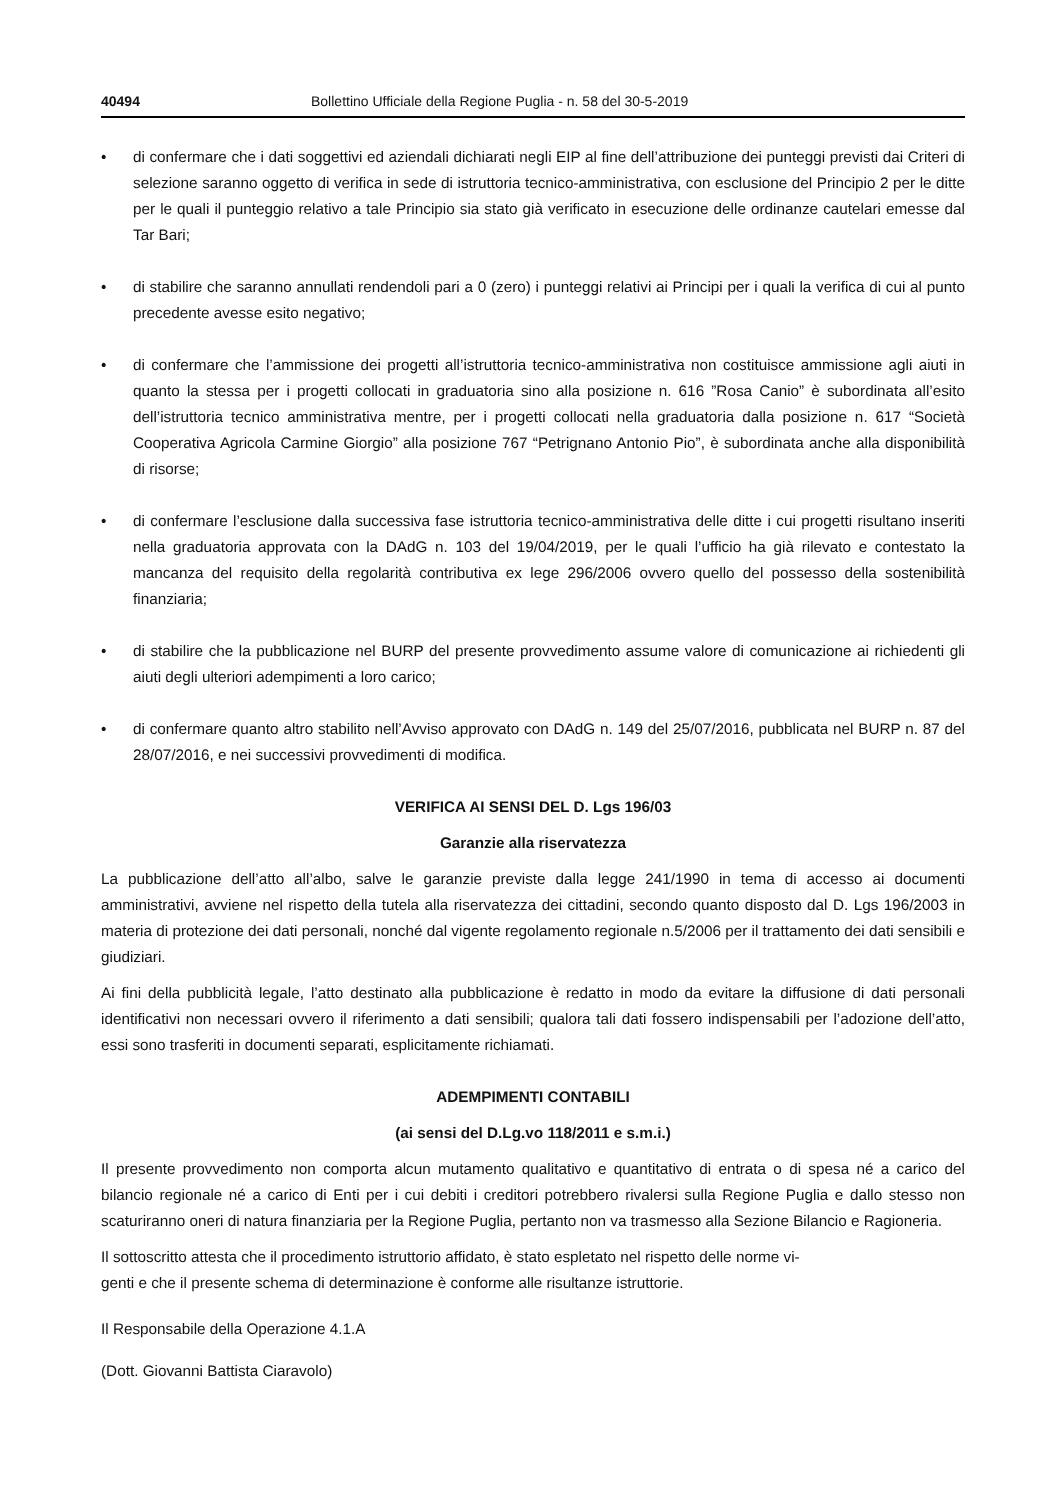40494 Bollettino Ufficiale della Regione Puglia - n. 58 del 30-5-2019
• di confermare che i dati soggettivi ed aziendali dichiarati negli EIP al fine dell’attribuzione dei punteggi previsti dai Criteri di selezione saranno oggetto di verifica in sede di istruttoria tecnico-amministrativa, con esclusione del Principio 2 per le ditte per le quali il punteggio relativo a tale Principio sia stato già verificato in esecuzione delle ordinanze cautelari emesse dal Tar Bari;
• di stabilire che saranno annullati rendendoli pari a 0 (zero) i punteggi relativi ai Principi per i quali la verifica di cui al punto precedente avesse esito negativo;
• di confermare che l’ammissione dei progetti all’istruttoria tecnico-amministrativa non costituisce ammissione agli aiuti in quanto la stessa per i progetti collocati in graduatoria sino alla posizione n. 616 ”Rosa Canio” è subordinata all’esito dell’istruttoria tecnico amministrativa mentre, per i progetti collocati nella graduatoria dalla posizione n. 617 “Società Cooperativa Agricola Carmine Giorgio” alla posizione 767 “Petrignano Antonio Pio”, è subordinata anche alla disponibilità di risorse;
• di confermare l’esclusione dalla successiva fase istruttoria tecnico-amministrativa delle ditte i cui progetti risultano inseriti nella graduatoria approvata con la DAdG n. 103 del 19/04/2019, per le quali l’ufficio ha già rilevato e contestato la mancanza del requisito della regolarità contributiva ex lege 296/2006 ovvero quello del possesso della sostenibilità finanziaria;
• di stabilire che la pubblicazione nel BURP del presente provvedimento assume valore di comunicazione ai richiedenti gli aiuti degli ulteriori adempimenti a loro carico;
• di confermare quanto altro stabilito nell’Avviso approvato con DAdG n. 149 del 25/07/2016, pubblicata nel BURP n. 87 del 28/07/2016, e nei successivi provvedimenti di modifica.
VERIFICA AI SENSI DEL D. Lgs 196/03
Garanzie alla riservatezza
La pubblicazione dell’atto all’albo, salve le garanzie previste dalla legge 241/1990 in tema di accesso ai documenti amministrativi, avviene nel rispetto della tutela alla riservatezza dei cittadini, secondo quanto disposto dal D. Lgs 196/2003 in materia di protezione dei dati personali, nonché dal vigente regolamento regionale n.5/2006 per il trattamento dei dati sensibili e giudiziari.
Ai fini della pubblicità legale, l’atto destinato alla pubblicazione è redatto in modo da evitare la diffusione di dati personali identificativi non necessari ovvero il riferimento a dati sensibili; qualora tali dati fossero indispensabili per l’adozione dell’atto, essi sono trasferiti in documenti separati, esplicitamente richiamati.
ADEMPIMENTI CONTABILI
(ai sensi del D.Lg.vo 118/2011 e s.m.i.)
Il presente provvedimento non comporta alcun mutamento qualitativo e quantitativo di entrata o di spesa né a carico del bilancio regionale né a carico di Enti per i cui debiti i creditori potrebbero rivalersi sulla Regione Puglia e dallo stesso non scaturiranno oneri di natura finanziaria per la Regione Puglia, pertanto non va trasmesso alla Sezione Bilancio e Ragioneria.
Il sottoscritto attesta che il procedimento istruttorio affidato, è stato espletato nel rispetto delle norme vi-
genti e che il presente schema di determinazione è conforme alle risultanze istruttorie.
Il Responsabile della Operazione 4.1.A
(Dott. Giovanni Battista Ciaravolo)